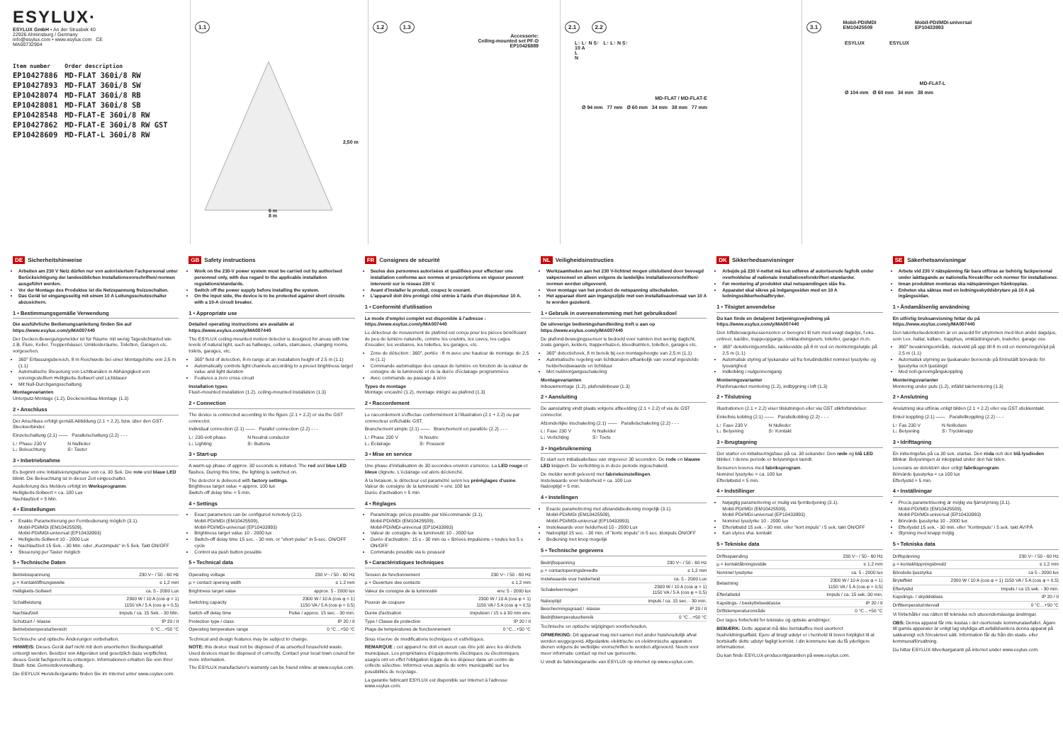ESYLUX·
ESYLUX GmbH • An der Strusbek 40
22926 Ahrensburg / Germany
info@esylux.com • www.esylux.com CE
MA00732904
| Item number | Order description |
| --- | --- |
| EP10427886 | MD-FLAT 360i/8 RW |
| EP10427893 | MD-FLAT 360i/8 SW |
| EP10428074 | MD-FLAT 360i/8 RB |
| EP10428081 | MD-FLAT 360i/8 SB |
| EP10428548 | MD-FLAT-E 360i/8 RW |
| EP10427862 | MD-FLAT-E 360i/8 RW GST |
| EP10428609 | MD-FLAT-L 360i/8 RW |
1.1
2,50 m
6 m
8 m
1.2 1.3
Accessorie:
Ceiling-mounted set PF-D
EP10426889
2.1 2.2
L↑ L↑ N S↑ L↑ L↑ N S↑
10 A
L
N
MD-FLAT / MD-FLAT-E
Ø 94 mm 77 mm Ø 60 mm 34 mm 38 mm 77 mm
3.1 Mobil-PDi/MDi
EM10425509 Mobil-PDi/MDi-universal
EP10433993
ESYLUX ESYLUX
MD-FLAT-L
Ø 104 mm Ø 60 mm 34 mm 38 mm
DE Sicherheitshinweise
Arbeiten am 230 V Netz dürfen nur von autorisiertem Fachpersonal unter Berücksichtigung der landesüblichen Installationsvorschriften/-normen ausgeführt werden.
Vor der Montage des Produktes ist die Netzspannung freizuschalten.
Das Gerät ist eingangsseitig mit einem 10 A Leitungsschutzschalter abzusichern.
1 • Bestimmungsgemäße Verwendung
Die ausführliche Bedienungsanleitung finden Sie auf
https://www.esylux.com/y/MA007440
Der Decken-Bewegungsmelder ist für Räume mit wenig Tageslichtanteil wie z.B. Flure, Keller, Treppenhäuser, Umkleideräume, Toiletten, Garagen etc. vorgesehen.
360° Erfassungsbereich, 8 m Reichweite bei einer Montagehöhe von 2,5 m (1.1)
Automatische Steuerung von Lichtkanälen in Abhängigkeit von voreingestelltem Helligkeits-Sollwert und Lichtdauer
Mit Null-Durchgangsschaltung
Montagevarianten
Unterputz-Montage (1.2), Deckeneinbau-Montage (1.3)
2 • Anschluss
Der Anschluss erfolgt gemäß Abbildung (2.1 + 2.2), bzw. über den GST-Steckverbinder.
Einzelschaltung (2.1) —— Parallelschaltung (2.2) - - -
L↑ Phase 230 V
L↓ Beleuchtung
N Nullleiter
S↑ Taster
3 • Inbetriebnahme
Es beginnt eine Initialisierungsphase von ca. 30 Sek. Die rote und blaue LED blinkt. Die Beleuchtung ist in dieser Zeit eingeschaltet.
Auslieferung des Melders erfolgt im Werksprogramm.
Helligkeits-Sollwert = ca. 100 Lux
Nachlaufzeit = 5 Min.
4 • Einstellungen
Exakte Parametrierung per Fernbedienung möglich (3.1).
Mobil-PDi/MDi (EM10425509),
Mobil-PDi/MDi-universal (EP10433993)
Helligkeits-Sollwert 10 - 2000 Lux
Nachlaufzeit 15 Sek. - 30 Min. oder „Kurzimpuls“ in 5 Sek. Takt ON/OFF
Steuerung per Taster möglich
5 • Technische Daten
| Betriebsspannung | 230 V~ / 50 - 60 Hz |
| µ = Kontaktöffnungsweite | ≤ 1,2 mm |
| Helligkeits-Sollwert | ca. 5 - 2000 Lux |
| Schaltleistung | 2300 W / 10 A (cos φ = 1) 1150 VA / 5 A (cos φ = 0,5) |
| Nachlaufzeit | Impuls / ca. 15 Sek. - 30 Min. |
| Schutzart / -klasse | IP 20 / II |
| Betriebstemperaturbereich | 0 °C…+50 °C |
Technische und optische Änderungen vorbehalten.
HINWEIS: Dieses Gerät darf nicht mit dem unsortierten Siedlungsabfall entsorgt werden. Besitzer von Altgeräten sind gesetzlich dazu verpflichtet, dieses Gerät fachgerecht zu entsorgen. Informationen erhalten Sie von Ihrer Stadt- bzw. Gemeindeverwaltung.
Die ESYLUX Herstellergarantie finden Sie im Internet unter www.esylux.com.
GB Safety instructions
Work on the 230-V power system must be carried out by authorised personnel only, with due regard to the applicable installation regulations/standards.
Switch off the power supply before installing the system.
On the input side, the device is to be protected against short circuits with a 10-A circuit breaker.
1 • Appropriate use
Detailed operating instructions are available at
https://www.esylux.com/y/MA007440
The ESYLUX ceiling-mounted motion detector is designed for areas with low levels of natural light, such as hallways, cellars, staircases, changing rooms, toilets, garages, etc.
360° field of detection, 8-m range at an installation height of 2.5 m (1.1)
Automatically controls light channels according to a preset brightness target value and light duration
Features a zero cross circuit
Installation types
Flush-mounted installation (1.2), ceiling-mounted installation (1.3)
2 • Connection
The device is connected according to the figure (2.1 + 2.2) or via the GST connector.
Individual connection (2.1) —— Parallel connection (2.2) - - -
L↑ 230-volt phase
L↓ Lighting
N Neutral conductor
S↑ Buttons
3 • Start-up
A warm-up phase of approx. 30 seconds is initiated. The red and blue LED flashes. During this time, the lighting is switched on.
The detector is delivered with factory settings.
Brightness target value = approx. 100 lux
Switch-off delay time = 5 min.
4 • Settings
Exact parameters can be configured remotely (3.1).
Mobil-PDi/MDi (EM10425509),
Mobil-PDi/MDi-universal (EP10433993)
Brightness target value 10 - 2000 lux
Switch-off delay time 15 sec. - 30 min. or "short pulse" in 5-sec. ON/OFF cycle
Control via push button possible
5 • Technical data
| Operating voltage | 230 V~ / 50 - 60 Hz |
| µ = contact opening width | ≤ 1.2 mm |
| Brightness target value | approx. 5 - 2000 lux |
| Switching capacity | 2300 W / 10 A (cos φ = 1) 1150 VA / 5 A (cos φ = 0.5) |
| Switch-off delay time | Pulse / approx. 15 sec. - 30 min. |
| Protection type / class | IP 20 / II |
| Operating temperature range | 0 °C…+50 °C |
Technical and design features may be subject to change.
NOTE: this device must not be disposed of as unsorted household waste. Used devices must be disposed of correctly. Contact your local town council for more information.
The ESYLUX manufacturer's warranty can be found online at www.esylux.com.
FR Consignes de sécurité
Seules des personnes autorisées et qualifiées pour effectuer une installation conforme aux normes et prescriptions en vigueur peuvent intervenir sur le réseau 230 V.
Avant d'installer le produit, coupez le courant.
L'appareil doit être protégé côté entrée à l'aide d'un disjoncteur 10 A.
1 • Conformité d'utilisation
Le mode d'emploi complet est disponible à l'adresse :
https://www.esylux.com/y/MA007440
Le détecteur de mouvement de plafond est conçu pour les pièces bénéficiant de peu de lumière naturelle, comme les couloirs, les caves, les cages d'escalier, les vestiaires, les toilettes, les garages, etc.
Zone de détection : 360°, portée : 8 m avec une hauteur de montage de 2,5 m (1.1)
Commande automatique des canaux de lumière en fonction de la valeur de consigne de la luminosité et de la durée d'éclairage programmées
Avec commande au passage à zéro
Types de montage
Montage encastré (1.2), montage intégré au plafond (1.3)
2 • Raccordement
Le raccordement s'effectue conformément à l'illustration (2.1 + 2.2) ou par connecteur enfichable GST.
Branchement simple (2.1) —— Branchement en parallèle (2.2) - - -
L↑ Phase 230 V
L↓ Éclairage
N Neutre
S↑ Poussoir
3 • Mise en service
Une phase d'initialisation de 30 secondes environ s'amorce. La LED rouge et bleue clignote. L'éclairage est alors déclenché.
À la livraison, le détecteur est paramétré selon les préréglages d'usine.
Valeur de consigne de la luminosité = env. 100 lux
Durée d'activation = 5 min
4 • Réglages
Paramétrage précis possible par télécommande (3.1).
Mobil-PDi/MDi (EM10425509),
Mobil-PDi/MDi-universal (EP10433993)
Valeur de consigne de la luminosité 10 - 2000 lux
Durée d'activation : 15 s - 30 min ou « Brèves impulsions » toutes les 5 s ON/OFF
Commande possible via le poussoir
5 • Caractéristiques techniques
| Tension de fonctionnement | 230 V~ / 50 - 60 Hz |
| µ = Ouverture des contacts | ≤ 1,2 mm |
| Valeur de consigne de la luminosité | env. 5 - 2000 lux |
| Pouvoir de coupure | 2300 W / 10 A (cos φ = 1) 1150 VA / 5 A (cos φ = 0,5) |
| Durée d'activation | Impulsion / 15 s à 30 min env. |
| Type / Classe de protection | IP 20 / II |
| Plage de températures de fonctionnement | 0 °C…+50 °C |
Sous réserve de modifications techniques et esthétiques.
REMARQUE : cet appareil ne doit en aucun cas être jeté avec les déchets municipaux. Les propriétaires d'équipements électriques ou électroniques usagés ont en effet l'obligation légale de les déposer dans un centre de collecte sélective. Informez-vous auprès de votre municipalité sur les possibilités de recyclage.
La garantie fabricant ESYLUX est disponible sur Internet à l'adresse www.esylux.com.
NL Veiligheidsinstructies
Werkzaamheden aan het 230 V-lichtnet mogen uitsluitend door bevoegd vakpersoneel en alleen volgens de landelijke installatievoorschriften/-normen worden uitgevoerd.
Voor montage van het product de netspanning uitschakelen.
Het apparaat dient aan ingangszijde met een installatieautomaat van 10 A te worden gezekerd.
1 • Gebruik in overeenstemming met het gebruiksdoel
De uitvoerige bedieningshandleiding treft u aan op
https://www.esylux.com/y/MA007440
De plafond-bewegingssensor is bedoeld voor ruimten met weinig daglicht, zoals gangen, kelders, trappenhuizen, kleedruimten, toiletten, garages etc.
360° detectiehoek, 8 m bereik bij een montagehoogte van 2,5 m (1.1)
Automatische regeling van lichtkanalen afhankelijk van vooraf ingestelde helderheidswaarde en lichtduur
Met nuldoorgangsschakeling
Montagevarianten
Inbouwmontage (1.2), plafondinbouw (1.3)
2 • Aansluiting
De aansluiting vindt plaats volgens afbeelding (2.1 + 2.2) of via de GST connector.
Afzonderlijke inschakeling (2.1) —— Parallelschakeling (2.2) - - -
L↑ Fase 230 V
L↓ Verlichting
N Nulleider
S↑ Toets
3 • Ingebruikneming
Er start een initialisatiefase van ongeveer 30 seconden. De rode en blauwe LED knippert. De verlichting is in deze periode ingeschakeld.
De melder wordt geleverd met fabrieksinstellingen.
Instelwaarde voor helderheid = ca. 100 Lux
Nalooptijd = 5 min.
4 • Instellingen
Exacte parametrering met afstandsbediening mogelijk (3.1).
Mobil-PDi/MDi (EM10425509),
Mobil-PDi/MDi-universal (EP10433993)
Instelwaarde voor helderheid 10 - 2000 Lux
Nalooptijd 15 sec. - 30 min. of "korte impuls" in 5 sec. klokpuls ON/OFF
Bediening met knop mogelijk
5 • Technische gegevens
| Bedrijfsspanning | 230 V~ / 50 - 60 Hz |
| µ = contactopeningsbreedte | ≤ 1,2 mm |
| Instelwaarde voor helderheid | ca. 5 - 2000 Lux |
| Schakelvermogen | 2300 W / 10 A (cos φ = 1) 1150 VA / 5 A (cos φ = 0,5) |
| Nalooptijd | impuls / ca. 15 sec. - 30 min. |
| Beschermingsgraad / -klasse | IP 20 / II |
| Bedrijfstemperatuurbereik | 0 °C…+50 °C |
Technische en optische wijzigingen voorbehouden.
OPMERKING: Dit apparaat mag niet samen met ander huishoudelijk afval worden weggegooid. Afgedankte elektrische en elektronische apparaten dienen volgens de wettelijke voorschriften te worden afgevoerd. Neem voor meer informatie contact op met uw gemeente.
U vindt de fabrieksgarantie van ESYLUX op internet op www.esylux.com.
DK Sikkerhedsanvisninger
Arbejde på 230 V-nettet må kun udføres af autoriserede fagfolk under overholdelse af nationale installationsforskrifter/-standarder.
Før montering af produktet skal netspændingen slås fra.
Apparatet skal sikres på indgangssiden med en 10 A ledningssikkerhedsafbryder.
1 • Tilsigtet anvendelse
Du kan finde en detaljeret betjeningsvejledning på
https://www.esylux.com/y/MA007440
Den loftsbevægelsessensoren er beregnet til rum med svagt dagslys, f.eks. entreer, kældre, trappeopgange, omklædningsrum, toiletter, garager m.m.
360° detekteringsområde, rækkevidde på 8 m ved en monteringshøjde på 2,5 m (1.1)
Automatisk styring af lyskanaler ud fra forudindstillet nominel lysstyrke og lysvarighed
Indkobling i nulgennemgang
Monteringsvarianter
Planforsænket montering (1.2), indbygning i loft (1.3)
2 • Tilslutning
Illustrationen (2.1 + 2.2) viser tilslutningen eller via GST stikforbindelser.
Enkeltvis kobling (2.1) —— Parallelkobling (2.2) - - -
L↑ Fase 230 V
L↓ Belysning
N Nulleder
S↑ Kontakt
3 • Ibrugtagning
Der starter en initialiseringsfase på ca. 30 sekunder. Den røde og blå LED blinker. I denne periode er belysningen tændt.
Sensoren leveres med fabriksprogram.
Nominel lysstyrke = ca. 100 lux
Efterløbstid = 5 min.
4 • Indstillinger
Nøjagtig parametrering er mulig via fjernbetjening (3.1).
Mobil-PDi/MDi (EM10425509),
Mobil-PDi/MDi-universal (EP10433993)
Nominel lysstyrke 10 - 2000 lux
Efterløbstid 15 sek. - 30 min. eller "kort impuls" i 5 sek. takt ON/OFF
Kan styres vha. kontakt
5 • Tekniske data
| Driftsspænding | 230 V~ / 50 - 60 Hz |
| µ = kontaktåbningsvidde | ≤ 1,2 mm |
| Nominel lysstyrke | ca. 5 - 2000 lux |
| Belastning | 2300 W / 10 A (cos φ = 1) 1150 VA / 5 A (cos φ = 0,5) |
| Efterløbstid | Impuls / ca. 15 sek.-30 min. |
| Kapslings- / beskyttelsesklasse | IP 20 / II |
| Driftstemperaturområde | 0 °C…+50 °C |
Der tages forbehold for tekniske og optiske ændringer.
BEMÆRK: Dette apparat må ikke bortskaffes med usorteret husholdningsaffald. Ejere af brugt udstyr er i henhold til loven forpligtet til at bortskaffe dette udstyr fagligt korrekt. I din kommune kan du få yderligere informationer.
Du kan finde ESYLUX-producentgarantien på www.esylux.com.
SE Säkerhetsanvisningar
Arbete vid 230 V nätspänning får bara utföras av behörig fackpersonal under iakttagande av nationella föreskrifter och normer för installationer.
Innan produkten monteras ska nätspänningen frånkopplas.
Enheten ska säkras med en ledningsskyddsbrytare på 10 A på ingångssidan.
1 • Ändamålsenlig användning
En utförlig bruksanvisning hittar du på
https://www.esylux.com/y/MA007440
Den takörlselsedetektorn är en avsedd för utrymmen med liten andel dagsljus, som t.ex. hallar, källare, trapphus, omklädningsrum, toaletter, garage osv.
360° bevakningsområde, räckvidd på upp till 8 m vid en monteringshöjd på 2,5 m (1.1)
Automatisk styrning av ljuskanaler beroende på förinställt börvärde för ljusstyrka och ljustängd
Med noll-genomgångskoppling
Monteringsvarianter
Montering under puts (1.2), infälld takmontering (1.3)
2 • Anslutning
Anslutning ska utföras enligt bilden (2.1 + 2.2) eller via GST stickkontakt.
Enkel koppling (2.1) —— Parallellkoppling (2.2) - - -
L↑ Fas 230 V
L↓ Belysning
N Nolledare
S↑ Tryckknapp
3 • Idrifttagning
En initieringsfas på ca 30 sek. startas. Den röda och den blå lysdioden blinkar. Belysningen är inkopplad under den här tiden.
Leverans av detektorn sker enligt fabriksprogram.
Börvärde ljusstyrka = ca 100 lux
Efterlystid = 5 min.
4 • Inställningar
Precis parametrisering är möjlig via fjärrstyrning (3.1).
Mobil-PDi/MDi (EM10425509),
Mobil-PDi/MDi-universal (EP10433993)
Börvärde ljusstyrka 10 - 2000 lux
Efterlystid 15 sek. - 30 min. eller "Kortimpuls" i 5 sek. takt AV/PÅ
Styrning med knapp möjlig
5 • Tekniska data
| Driftspänning | 230 V~ / 50 - 60 Hz |
| µ = kontaktöppningsbredd | ≤ 1,2 mm |
| Börvärde ljusstyrka | ca 5 - 2000 lux |
| Bryteffekt | 2300 W / 10 A (cos φ = 1) 1150 VA / 5 A (cos φ = 0,5) |
| Efterlystid | Impuls / ca 15 sek. - 30 min. |
| Kapslings- / skyddsklass | IP 20 / II |
| Drifttemperaturintervall | 0 °C…+50 °C |
Vi förbehåller oss rätten till tekniska och utseendemässiga ändringar.
OBS: Denna apparat får inte kastas i det osorterade kommunalavfallet. Ägare till gamla apparater är enligt lag skyldiga att avfallshantera denna apparat på sakkunnigt och föreskrivet sätt. Information får du från din stads- eller kommunalförvaltning.
Du hittar ESYLUX tillverkargaranti på internet under www.esylux.com.